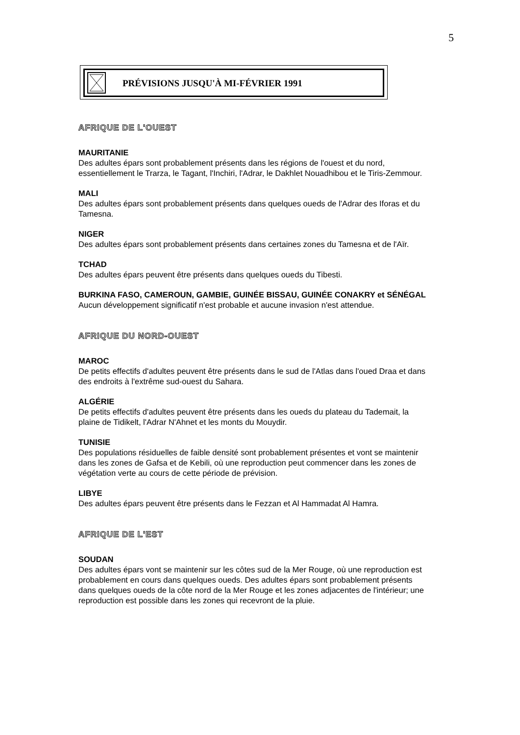5
PRÉVISIONS JUSQU'À MI-FÉVRIER 1991
AFRIQUE DE L'OUEST
MAURITANIE
Des adultes épars sont probablement présents dans les régions de l'ouest et du nord, essentiellement le Trarza, le Tagant, l'Inchiri, l'Adrar, le Dakhlet Nouadhibou et le Tiris-Zemmour.
MALI
Des adultes épars sont probablement présents dans quelques oueds de l'Adrar des Iforas et du Tamesna.
NIGER
Des adultes épars sont probablement présents dans certaines zones du Tamesna et de l'Aïr.
TCHAD
Des adultes épars peuvent être présents dans quelques oueds du Tibesti.
BURKINA FASO, CAMEROUN, GAMBIE, GUINÉE BISSAU, GUINÉE CONAKRY et SÉNÉGAL
Aucun développement significatif n'est probable et aucune invasion n'est attendue.
AFRIQUE DU NORD-OUEST
MAROC
De petits effectifs d'adultes peuvent être présents dans le sud de l'Atlas dans l'oued Draa et dans des endroits à l'extrême sud-ouest du Sahara.
ALGÉRIE
De petits effectifs d'adultes peuvent être présents dans les oueds du plateau du Tademait, la plaine de Tidikelt, l'Adrar N'Ahnet et les monts du Mouydir.
TUNISIE
Des populations résiduelles de faible densité sont probablement présentes et vont se maintenir dans les zones de Gafsa et de Kebili, où une reproduction peut commencer dans les zones de végétation verte au cours de cette période de prévision.
LIBYE
Des adultes épars peuvent être présents dans le Fezzan et Al Hammadat Al Hamra.
AFRIQUE DE L'EST
SOUDAN
Des adultes épars vont se maintenir sur les côtes sud de la Mer Rouge, où une reproduction est probablement en cours dans quelques oueds. Des adultes épars sont probablement présents dans quelques oueds de la côte nord de la Mer Rouge et les zones adjacentes de l'intérieur; une reproduction est possible dans les zones qui recevront de la pluie.